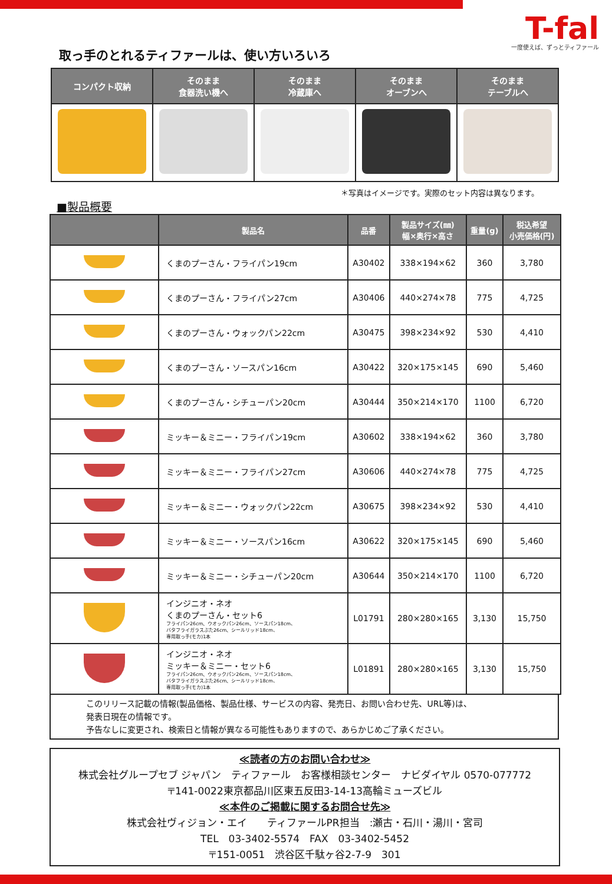T-fal
一度使えば、ずっとティファール
取っ手のとれるティファールは、使い方いろいろ
| コンパクト収納 | そのまま 食器洗い機へ | そのまま 冷蔵庫へ | そのまま オーブンへ | そのまま テーブルへ |
| --- | --- | --- | --- | --- |
＊写真はイメージです。実際のセット内容は異なります。
■製品概要
| | 製品名 | 品番 | 製品サイズ(㎜) 幅×奥行×高さ | 重量(g) | 税込希望 小売価格(円) |
| --- | --- | --- | --- | --- | --- |
| | くまのプーさん・フライパン19cm | A30402 | 338×194×62 | 360 | 3,780 |
| | くまのプーさん・フライパン27cm | A30406 | 440×274×78 | 775 | 4,725 |
| | くまのプーさん・ウォックパン22cm | A30475 | 398×234×92 | 530 | 4,410 |
| | くまのプーさん・ソースパン16cm | A30422 | 320×175×145 | 690 | 5,460 |
| | くまのプーさん・シチューパン20cm | A30444 | 350×214×170 | 1100 | 6,720 |
| | ミッキー＆ミニー・フライパン19cm | A30602 | 338×194×62 | 360 | 3,780 |
| | ミッキー＆ミニー・フライパン27cm | A30606 | 440×274×78 | 775 | 4,725 |
| | ミッキー＆ミニー・ウォックパン22cm | A30675 | 398×234×92 | 530 | 4,410 |
| | ミッキー＆ミニー・ソースパン16cm | A30622 | 320×175×145 | 690 | 5,460 |
| | ミッキー＆ミニー・シチューパン20cm | A30644 | 350×214×170 | 1100 | 6,720 |
| | インジニオ・ネオ くまのプーさん・セット6 フライパン26cm、ウオックパン26cm、ソースパン18cm、 バタフライガラスぶた26cm、シールリッド18cm、 専用取っ手(モカ)1本 | L01791 | 280×280×165 | 3,130 | 15,750 |
| | インジニオ・ネオ ミッキー＆ミニー・セット6 フライパン26cm、ウオックパン26cm、ソースパン18cm、 バタフライガラスぶた26cm、シールリッド18cm、 専用取っ手(モカ)1本 | L01891 | 280×280×165 | 3,130 | 15,750 |
このリリース記載の情報(製品価格、製品仕様、サービスの内容、発売日、お問い合わせ先、URL等)は、
発表日現在の情報です。
予告なしに変更され、検索日と情報が異なる可能性もありますので、あらかじめご了承ください。
≪読者の方のお問い合わせ≫
株式会社グループセブ ジャパン　ティファール　お客様相談センター　ナビダイヤル 0570-077772
〒141-0022東京都品川区東五反田3-14-13高輪ミューズビル
≪本件のご掲載に関するお問合せ先≫
株式会社ヴィジョン・エイ　　ティファールPR担当　:瀬古・石川・湯川・宮司
TEL　03-3402-5574　FAX　03-3402-5452
〒151-0051　渋谷区千駄ヶ谷2-7-9　301